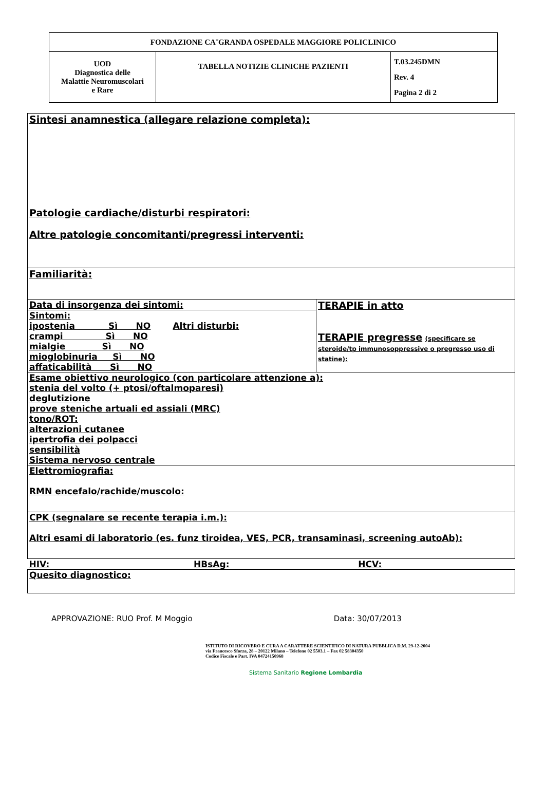| FONDAZIONE CA˘GRANDA OSPEDALE MAGGIORE POLICLINICO | | |
| UOD Diagnostica delle Malattie Neuromuscolari e Rare | TABELLA NOTIZIE CLINICHE PAZIENTI | T.03.245DMN Rev. 4 Pagina 2 di 2 |
| Sintesi anamnestica (allegare relazione completa): Patologie cardiache/disturbi respiratori: Altre patologie concomitanti/pregressi interventi: | |
| Familiarità: | |
| Data di insorgenza dei sintomi: | TERAPIE in atto TERAPIE pregresse (specificare se steroide/tp immunosoppressive o pregresso uso di statine): |
| Sintomi: ipostenia Sì NO Altri disturbi: crampi Sì NO mialgie Sì NO mioglobinuria Sì NO affaticabilità Sì NO | |
| Esame obiettivo neurologico (con particolare attenzione a): stenia del volto (+ ptosi/oftalmoparesi) deglutizione prove steniche artuali ed assiali (MRC) tono/ROT: alterazioni cutanee ipertrofia dei polpacci sensibilità Sistema nervoso centrale | |
| Elettromiografia: RMN encefalo/rachide/muscolo: | |
| CPK (segnalare se recente terapia i.m.): Altri esami di laboratorio (es. funz tiroidea, VES, PCR, transaminasi, screening autoAb): | |
| HIV: HBsAg: HCV: | |
| Quesito diagnostico: | |
APPROVAZIONE: RUO Prof. M Moggio Data: 30/07/2013
ISTITUTO DI RICOVERO E CURA A CARATTERE SCIENTIFICO DI NATURA PUBBLICA D.M. 29-12-2004
via Francesco Sforza, 28 – 20122 Milano – Telefono 02 5503.1 – Fax 02 58304350
Codice Fiscale e Part. IVA 04724150968
Sistema Sanitario Regione Lombardia